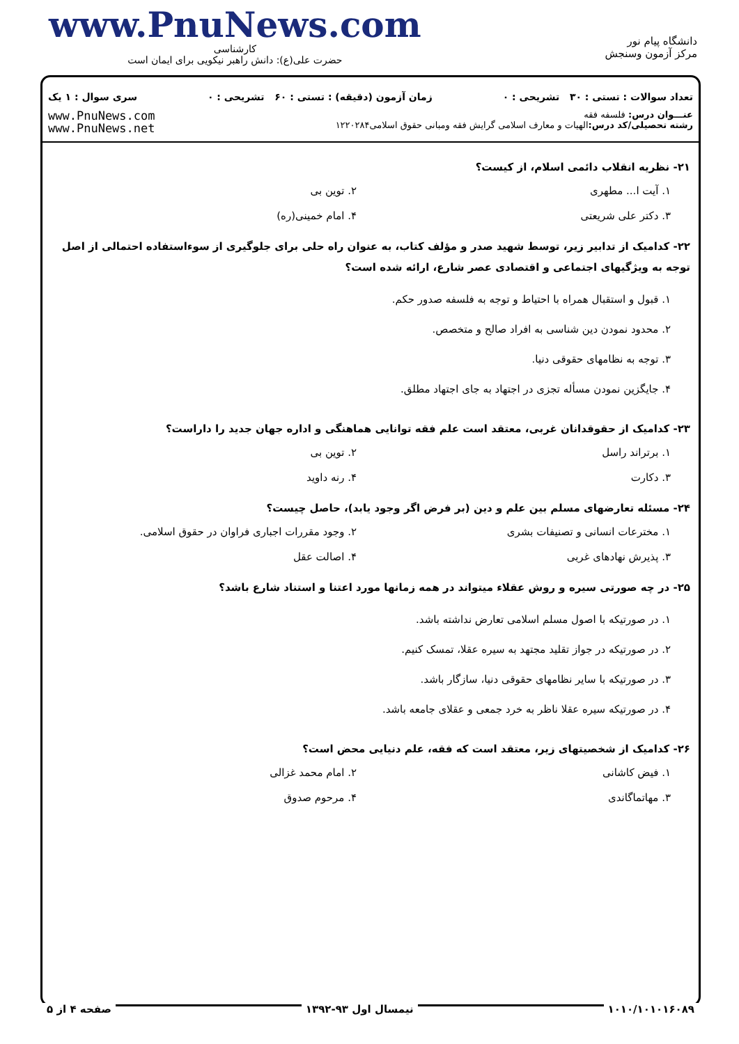دانشگاه پیام نور
مرکز آزمون وسنجش
www.PnuNews.com
کارشناسی
حضرت علی(ع): دانش راهبر نیکویی برای ایمان است
تعداد سوالات : تستی : ۳۰ تشریحی : ۰ زمان آزمون (دقیقه) : تستی : ۶۰ تشریحی : ۰ سری سوال : ۱ یک
عنـــوان درس: فلسفه فقه
رشته تحصیلی/کد درس: الهیات و معارف اسلامی گرایش فقه ومبانی حقوق اسلامی۱۲۲۰۲۸۴
www.PnuNews.com
www.PnuNews.net
۲۱- نظریه انقلاب دائمی اسلام، از کیست؟
۱. آیت ا... مطهری
۲. توین بی
۳. دکتر علی شریعتی
۴. امام خمینی(ره)
۲۲- کدامیک از تدابیر زیر، توسط شهید صدر و مؤلف کتاب، به عنوان راه حلی برای جلوگیری از سوءاستفاده احتمالی از اصل توجه به ویژگیهای اجتماعی و اقتصادی عصر شارع، ارائه شده است؟
۱. قبول و استقبال همراه با احتیاط و توجه به فلسفه صدور حکم.
۲. محدود نمودن دین شناسی به افراد صالح و متخصص.
۳. توجه به نظامهای حقوقی دنیا.
۴. جایگزین نمودن مسأله تجزی در اجتهاد به جای اجتهاد مطلق.
۲۳- کدامیک از حقوقدانان غربی، معتقد است علم فقه توانایی هماهنگی و اداره جهان جدید را داراست؟
۱. برتراند راسل
۲. توین بی
۳. دکارت
۴. رنه داوید
۲۴- مسئله تعارضهای مسلم بین علم و دین (بر فرض اگر وجود یابد)، حاصل چیست؟
۱. مخترعات انسانی و تصنیفات بشری
۲. وجود مقررات اجباری فراوان در حقوق اسلامی.
۳. پذیرش نهادهای غربی
۴. اصالت عقل
۲۵- در چه صورتی سیره و روش عقلاء میتواند در همه زمانها مورد اعتنا و استناد شارع باشد؟
۱. در صورتیکه با اصول مسلم اسلامی تعارض نداشته باشد.
۲. در صورتیکه در جواز تقلید مجتهد به سیره عقلا، تمسک کنیم.
۳. در صورتیکه با سایر نظامهای حقوقی دنیا، سازگار باشد.
۴. در صورتیکه سیره عقلا ناظر به خرد جمعی و عقلای جامعه باشد.
۲۶- کدامیک از شخصیتهای زیر، معتقد است که فقه، علم دنیایی محض است؟
۱. فیض کاشانی
۲. امام محمد غزالی
۳. مهاتماگاندی
۴. مرحوم صدوق
۱۰۱۰/۱۰۱۰۱۶۰۸۹ نیمسال اول ۹۳-۱۳۹۲ صفحه ۴ از ۵